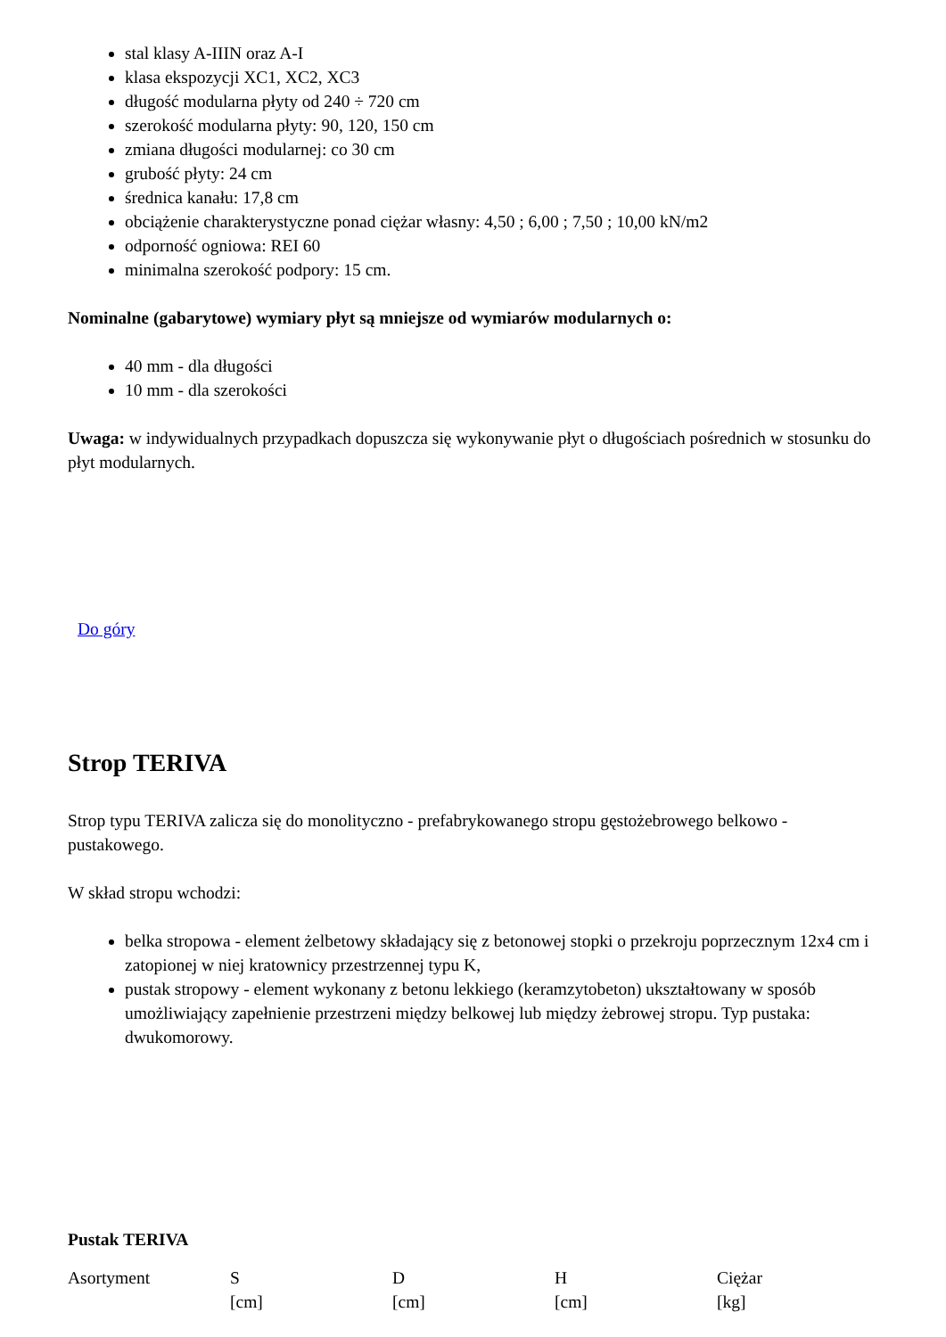stal klasy A-IIIN oraz A-I
klasa ekspozycji XC1, XC2, XC3
długość modularna płyty od 240 ÷ 720 cm
szerokość modularna płyty: 90, 120, 150 cm
zmiana długości modularnej: co 30 cm
grubość płyty: 24 cm
średnica kanału: 17,8 cm
obciążenie charakterystyczne ponad ciężar własny: 4,50 ; 6,00 ; 7,50 ; 10,00 kN/m2
odporność ogniowa: REI 60
minimalna szerokość podpory: 15 cm.
Nominalne (gabarytowe) wymiary płyt są mniejsze od wymiarów modularnych o:
40 mm - dla długości
10 mm - dla szerokości
Uwaga: w indywidualnych przypadkach dopuszcza się wykonywanie płyt o długościach pośrednich w stosunku do płyt modularnych.
Do góry
Strop TERIVA
Strop typu TERIVA zalicza się do monolityczno - prefabrykowanego stropu gęstożebrowego belkowo - pustakowego.
W skład stropu wchodzi:
belka stropowa - element żelbetowy składający się z betonowej stopki o przekroju poprzecznym 12x4 cm i zatopionej w niej kratownicy przestrzennej typu K,
pustak stropowy - element wykonany z betonu lekkiego (keramzytobeton) ukształtowany w sposób umożliwiający zapełnienie przestrzeni między belkowej lub między żebrowej stropu. Typ pustaka: dwukomorowy.
Pustak TERIVA
| Asortyment | S [cm] | D [cm] | H [cm] | Ciężar [kg] |